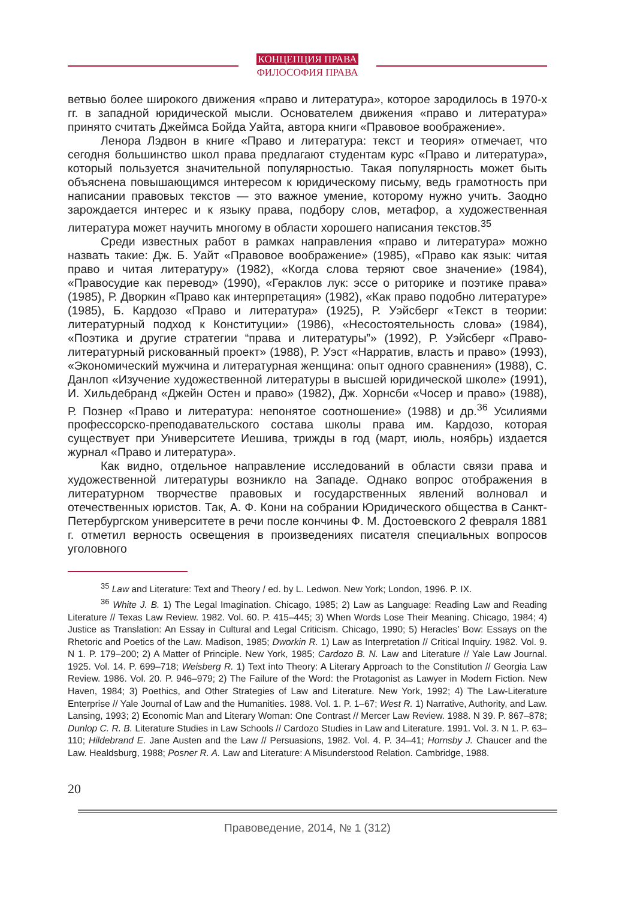КОНЦЕПЦИЯ ПРАВА
ФИЛОСОФИЯ ПРАВА
ветвью более широкого движения «право и литература», которое зародилось в 1970-х гг. в западной юридической мысли. Основателем движения «право и литература» принято считать Джеймса Бойда Уайта, автора книги «Правовое воображение».
Ленора Лэдвон в книге «Право и литература: текст и теория» отмечает, что сегодня большинство школ права предлагают студентам курс «Право и литература», который пользуется значительной популярностью. Такая популярность может быть объяснена повышающимся интересом к юридическому письму, ведь грамотность при написании правовых текстов — это важное умение, которому нужно учить. Заодно зарождается интерес и к языку права, подбору слов, метафор, а художественная литература может научить многому в области хорошего написания текстов.<sup>35</sup>
Среди известных работ в рамках направления «право и литература» можно назвать такие: Дж. Б. Уайт «Правовое воображение» (1985), «Право как язык: читая право и читая литературу» (1982), «Когда слова теряют свое значение» (1984), «Правосудие как перевод» (1990), «Гераклов лук: эссе о риторике и поэтике права» (1985), Р. Дворкин «Право как интерпретация» (1982), «Как право подобно литературе» (1985), Б. Кардозо «Право и литература» (1925), Р. Уэйсберг «Текст в теории: литературный подход к Конституции» (1986), «Несостоятельность слова» (1984), «Поэтика и другие стратегии “права и литературы”» (1992), Р. Уэйсберг «Право-литературный рискованный проект» (1988), Р. Уэст «Нарратив, власть и право» (1993), «Экономический мужчина и литературная женщина: опыт одного сравнения» (1988), С. Данлоп «Изучение художественной литературы в высшей юридической школе» (1991), И. Хильдебранд «Джейн Остен и право» (1982), Дж. Хорнсби «Чосер и право» (1988), Р. Познер «Право и литература: непонятое соотношение» (1988) и др.<sup>36</sup> Усилиями профессорско-преподавательского состава школы права им. Кардозо, которая существует при Университете Иешива, трижды в год (март, июль, ноябрь) издается журнал «Право и литература».
Как видно, отдельное направление исследований в области связи права и художественной литературы возникло на Западе. Однако вопрос отображения в литературном творчестве правовых и государственных явлений волновал и отечественных юристов. Так, А. Ф. Кони на собрании Юридического общества в Санкт-Петербургском университете в речи после кончины Ф. М. Достоевского 2 февраля 1881 г. отметил верность освещения в произведениях писателя специальных вопросов уголовного
<sup>35</sup> Law and Literature: Text and Theory / ed. by L. Ledwon. New York; London, 1996. P. IX.
<sup>36</sup> White J. B. 1) The Legal Imagination. Chicago, 1985; 2) Law as Language: Reading Law and Reading Literature // Texas Law Review. 1982. Vol. 60. P. 415–445; 3) When Words Lose Their Meaning. Chicago, 1984; 4) Justice as Translation: An Essay in Cultural and Legal Criticism. Chicago, 1990; 5) Heracles’ Bow: Essays on the Rhetoric and Poetics of the Law. Madison, 1985; Dworkin R. 1) Law as Interpretation // Critical Inquiry. 1982. Vol. 9. N 1. P. 179–200; 2) A Matter of Principle. New York, 1985; Cardozo B. N. Law and Literature // Yale Law Journal. 1925. Vol. 14. P. 699–718; Weisberg R. 1) Text into Theory: A Literary Approach to the Constitution // Georgia Law Review. 1986. Vol. 20. P. 946–979; 2) The Failure of the Word: the Protagonist as Lawyer in Modern Fiction. New Haven, 1984; 3) Poethics, and Other Strategies of Law and Literature. New York, 1992; 4) The Law-Literature Enterprise // Yale Journal of Law and the Humanities. 1988. Vol. 1. P. 1–67; West R. 1) Narrative, Authority, and Law. Lansing, 1993; 2) Economic Man and Literary Woman: One Contrast // Mercer Law Review. 1988. N 39. P. 867–878; Dunlop C. R. B. Literature Studies in Law Schools // Cardozo Studies in Law and Literature. 1991. Vol. 3. N 1. P. 63–110; Hildebrand E. Jane Austen and the Law // Persuasions, 1982. Vol. 4. P. 34–41; Hornsby J. Chaucer and the Law. Healdsburg, 1988; Posner R. A. Law and Literature: A Misunderstood Relation. Cambridge, 1988.
20
Правоведение, 2014, № 1 (312)